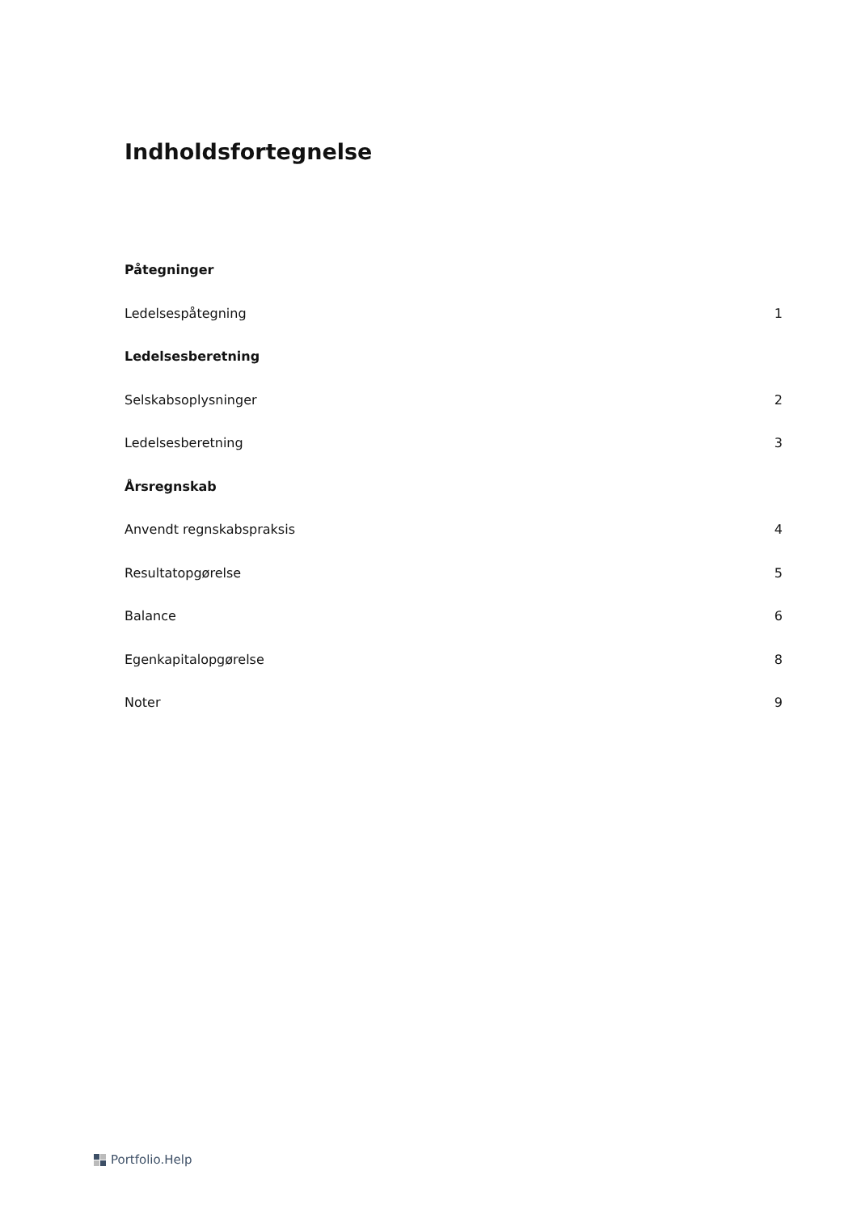Indholdsfortegnelse
Påtegninger
Ledelsespåtegning 1
Ledelsesberetning
Selskabsoplysninger 2
Ledelsesberetning 3
Årsregnskab
Anvendt regnskabspraksis 4
Resultatopgørelse 5
Balance 6
Egenkapitalopgørelse 8
Noter 9
Portfolio.Help